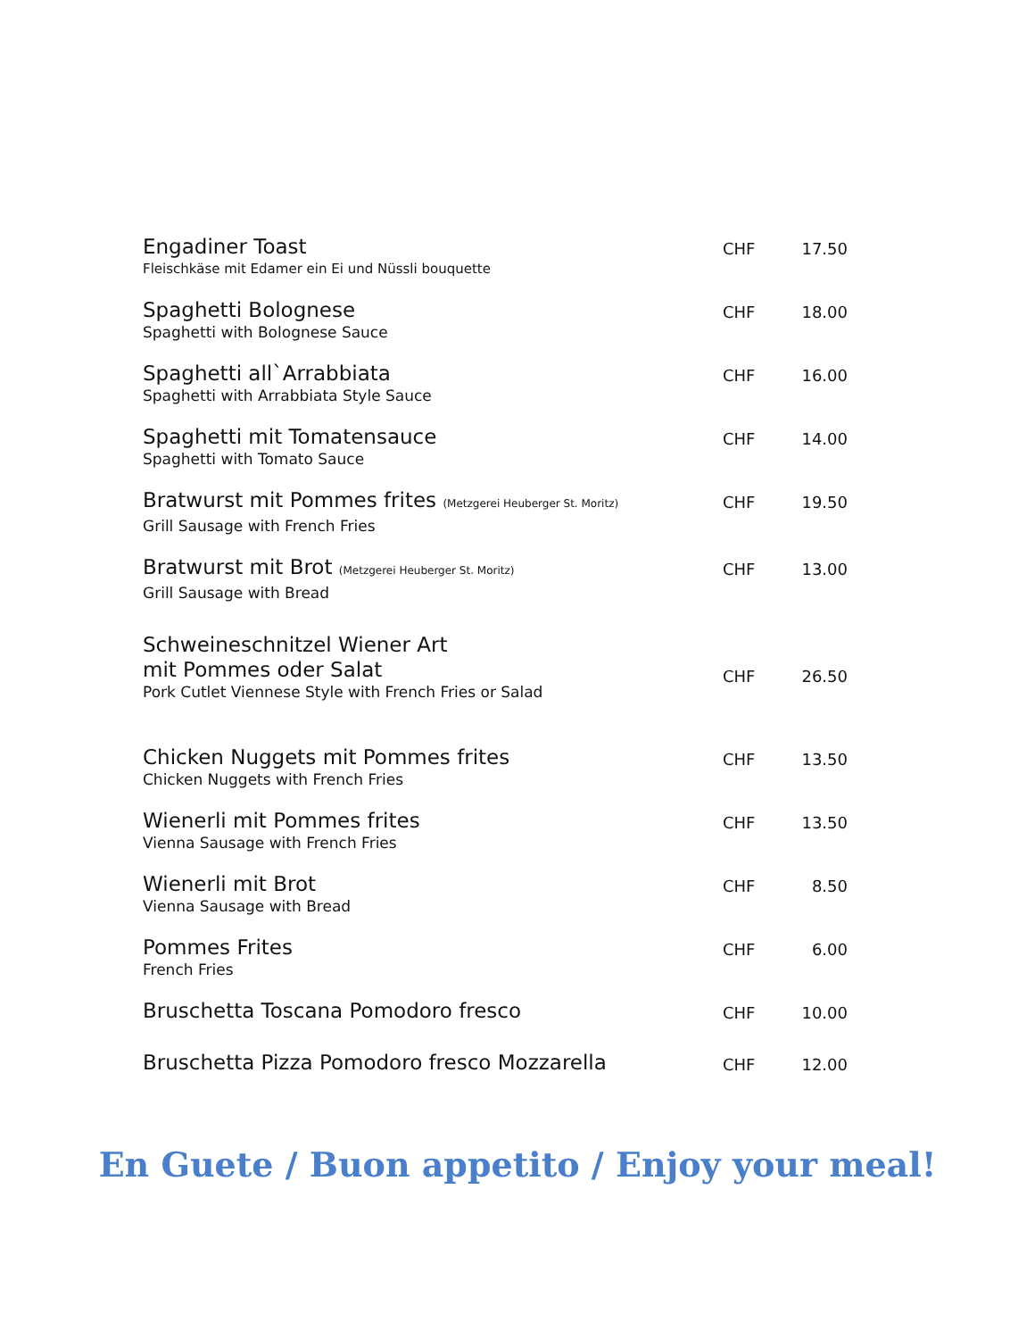| Engadiner Toast Fleischkäse mit Edamer ein Ei und Nüssli bouquette | CHF | 17.50 |
| Spaghetti Bolognese Spaghetti with Bolognese Sauce | CHF | 18.00 |
| Spaghetti all`Arrabbiata Spaghetti with Arrabbiata Style Sauce | CHF | 16.00 |
| Spaghetti mit Tomatensauce Spaghetti with Tomato Sauce | CHF | 14.00 |
| Bratwurst mit Pommes frites (Metzgerei Heuberger St. Moritz) Grill Sausage with French Fries | CHF | 19.50 |
| Bratwurst mit Brot (Metzgerei Heuberger St. Moritz) Grill Sausage with Bread | CHF | 13.00 |
| Schweineschnitzel Wiener Art mit Pommes oder Salat Pork Cutlet Viennese Style with French Fries or Salad | CHF | 26.50 |
| Chicken Nuggets mit Pommes frites Chicken Nuggets with French Fries | CHF | 13.50 |
| Wienerli mit Pommes frites Vienna Sausage with French Fries | CHF | 13.50 |
| Wienerli mit Brot Vienna Sausage with Bread | CHF | 8.50 |
| Pommes Frites French Fries | CHF | 6.00 |
| Bruschetta Toscana Pomodoro fresco | CHF | 10.00 |
| Bruschetta Pizza Pomodoro fresco Mozzarella | CHF | 12.00 |
En Guete / Buon appetito / Enjoy your meal!